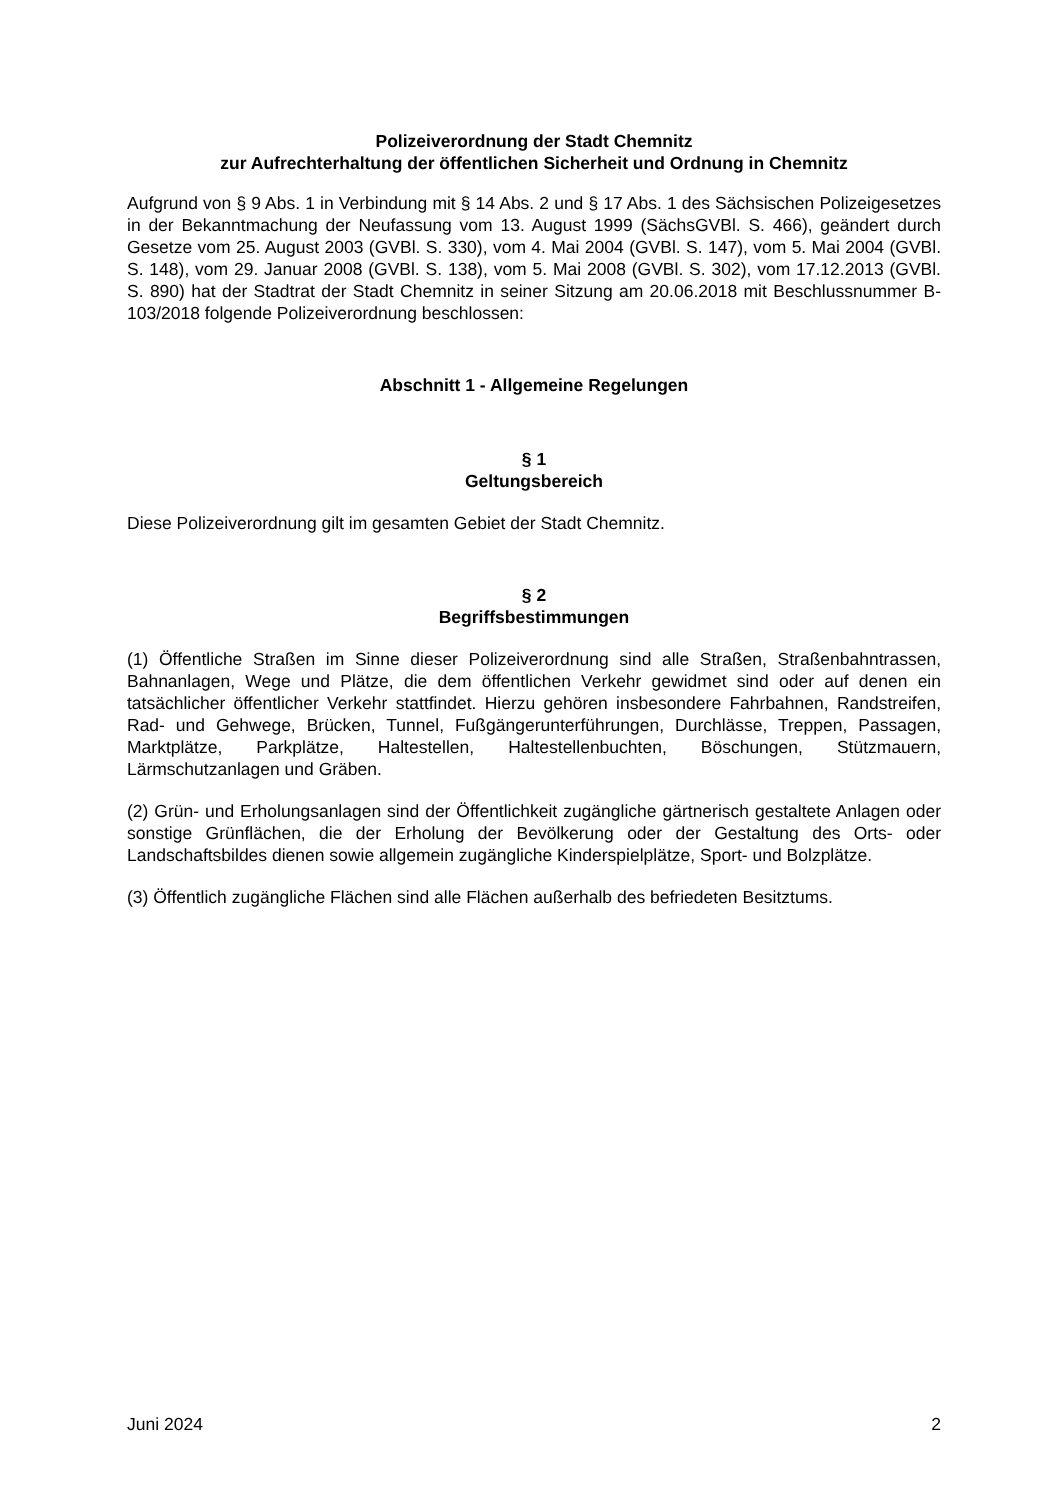Polizeiverordnung der Stadt Chemnitz
zur Aufrechterhaltung der öffentlichen Sicherheit und Ordnung in Chemnitz
Aufgrund von § 9 Abs. 1 in Verbindung mit § 14 Abs. 2 und § 17 Abs. 1 des Sächsischen Polizeigesetzes in der Bekanntmachung der Neufassung vom 13. August 1999 (SächsGVBl. S. 466), geändert durch Gesetze vom 25. August 2003 (GVBl. S. 330), vom 4. Mai 2004 (GVBl. S. 147), vom 5. Mai 2004 (GVBl. S. 148), vom 29. Januar 2008 (GVBl. S. 138), vom 5. Mai 2008 (GVBl. S. 302), vom 17.12.2013 (GVBl. S. 890) hat der Stadtrat der Stadt Chemnitz in seiner Sitzung am 20.06.2018 mit Beschlussnummer B-103/2018 folgende Polizeiverordnung beschlossen:
Abschnitt 1 - Allgemeine Regelungen
§ 1
Geltungsbereich
Diese Polizeiverordnung gilt im gesamten Gebiet der Stadt Chemnitz.
§ 2
Begriffsbestimmungen
(1) Öffentliche Straßen im Sinne dieser Polizeiverordnung sind alle Straßen, Straßenbahntrassen, Bahnanlagen, Wege und Plätze, die dem öffentlichen Verkehr gewidmet sind oder auf denen ein tatsächlicher öffentlicher Verkehr stattfindet. Hierzu gehören insbesondere Fahrbahnen, Randstreifen, Rad- und Gehwege, Brücken, Tunnel, Fußgängerunterführungen, Durchlässe, Treppen, Passagen, Marktplätze, Parkplätze, Haltestellen, Haltestellenbuchten, Böschungen, Stützmauern, Lärmschutzanlagen und Gräben.
(2) Grün- und Erholungsanlagen sind der Öffentlichkeit zugängliche gärtnerisch gestaltete Anlagen oder sonstige Grünflächen, die der Erholung der Bevölkerung oder der Gestaltung des Orts- oder Landschaftsbildes dienen sowie allgemein zugängliche Kinderspielplätze, Sport- und Bolzplätze.
(3) Öffentlich zugängliche Flächen sind alle Flächen außerhalb des befriedeten Besitztums.
Juni 2024 2